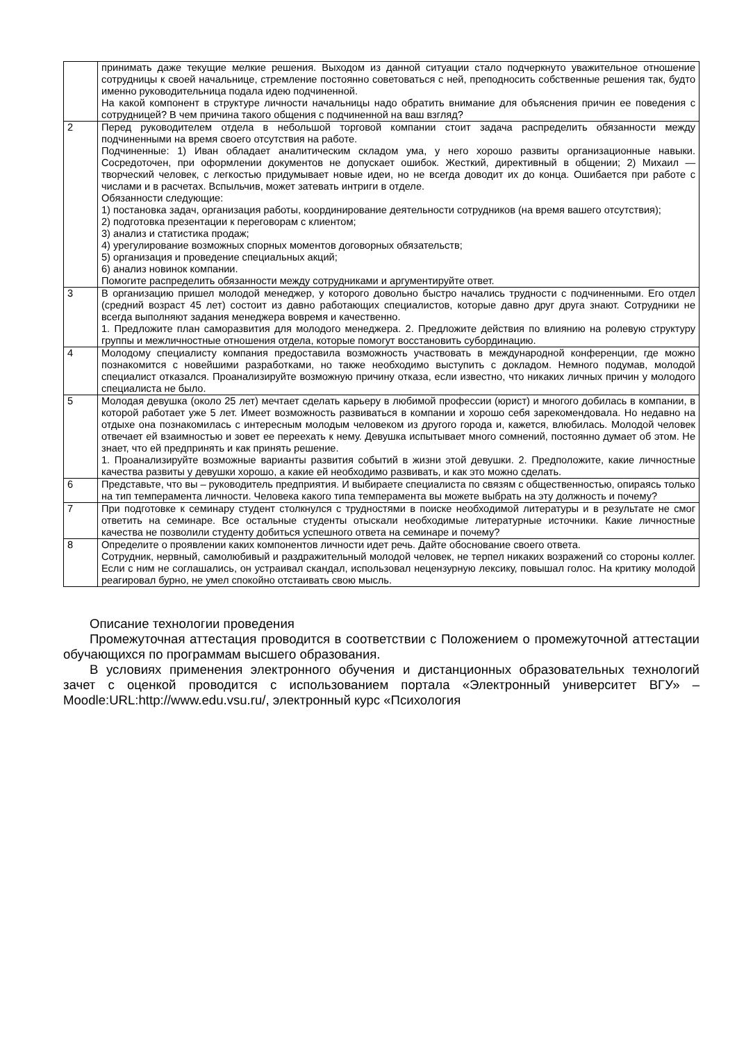| | принимать даже текущие мелкие решения. Выходом из данной ситуации стало подчеркнуто уважительное отношение сотрудницы к своей начальнице, стремление постоянно советоваться с ней, преподносить собственные решения так, будто именно руководительница подала идею подчиненной. На какой компонент в структуре личности начальницы надо обратить внимание для объяснения причин ее поведения с сотрудницей? В чем причина такого общения с подчиненной на ваш взгляд? |
| 2 | Перед руководителем отдела в небольшой торговой компании стоит задача распределить обязанности между подчиненными на время своего отсутствия на работе. Подчиненные: 1) Иван обладает аналитическим складом ума, у него хорошо развиты организационные навыки. Сосредоточен, при оформлении документов не допускает ошибок. Жесткий, директивный в общении; 2) Михаил — творческий человек, с легкостью придумывает новые идеи, но не всегда доводит их до конца. Ошибается при работе с числами и в расчетах. Вспыльчив, может затевать интриги в отделе. Обязанности следующие: 1) постановка задач, организация работы, координирование деятельности сотрудников (на время вашего отсутствия); 2) подготовка презентации к переговорам с клиентом; 3) анализ и статистика продаж; 4) урегулирование возможных спорных моментов договорных обязательств; 5) организация и проведение специальных акций; 6) анализ новинок компании. Помогите распределить обязанности между сотрудниками и аргументируйте ответ. |
| 3 | В организацию пришел молодой менеджер, у которого довольно быстро начались трудности с подчиненными. Его отдел (средний возраст 45 лет) состоит из давно работающих специалистов, которые давно друг друга знают. Сотрудники не всегда выполняют задания менеджера вовремя и качественно. 1. Предложите план саморазвития для молодого менеджера. 2. Предложите действия по влиянию на ролевую структуру группы и межличностные отношения отдела, которые помогут восстановить субординацию. |
| 4 | Молодому специалисту компания предоставила возможность участвовать в международной конференции, где можно познакомится с новейшими разработками, но также необходимо выступить с докладом. Немного подумав, молодой специалист отказался. Проанализируйте возможную причину отказа, если известно, что никаких личных причин у молодого специалиста не было. |
| 5 | Молодая девушка (около 25 лет) мечтает сделать карьеру в любимой профессии (юрист) и многого добилась в компании, в которой работает уже 5 лет. Имеет возможность развиваться в компании и хорошо себя зарекомендовала. Но недавно на отдыхе она познакомилась с интересным молодым человеком из другого города и, кажется, влюбилась. Молодой человек отвечает ей взаимностью и зовет ее переехать к нему. Девушка испытывает много сомнений, постоянно думает об этом. Не знает, что ей предпринять и как принять решение. 1. Проанализируйте возможные варианты развития событий в жизни этой девушки. 2. Предположите, какие личностные качества развиты у девушки хорошо, а какие ей необходимо развивать, и как это можно сделать. |
| 6 | Представьте, что вы – руководитель предприятия. И выбираете специалиста по связям с общественностью, опираясь только на тип темперамента личности. Человека какого типа темперамента вы можете выбрать на эту должность и почему? |
| 7 | При подготовке к семинару студент столкнулся с трудностями в поиске необходимой литературы и в результате не смог ответить на семинаре. Все остальные студенты отыскали необходимые литературные источники. Какие личностные качества не позволили студенту добиться успешного ответа на семинаре и почему? |
| 8 | Определите о проявлении каких компонентов личности идет речь. Дайте обоснование своего ответа. Сотрудник, нервный, самолюбивый и раздражительный молодой человек, не терпел никаких возражений со стороны коллег. Если с ним не соглашались, он устраивал скандал, использовал нецензурную лексику, повышал голос. На критику молодой реагировал бурно, не умел спокойно отстаивать свою мысль. |
Описание технологии проведения
Промежуточная аттестация проводится в соответствии с Положением о промежуточной аттестации обучающихся по программам высшего образования.
В условиях применения электронного обучения и дистанционных образовательных технологий зачет с оценкой проводится с использованием портала «Электронный университет ВГУ» – Moodle:URL:http://www.edu.vsu.ru/, электронный курс «Психология